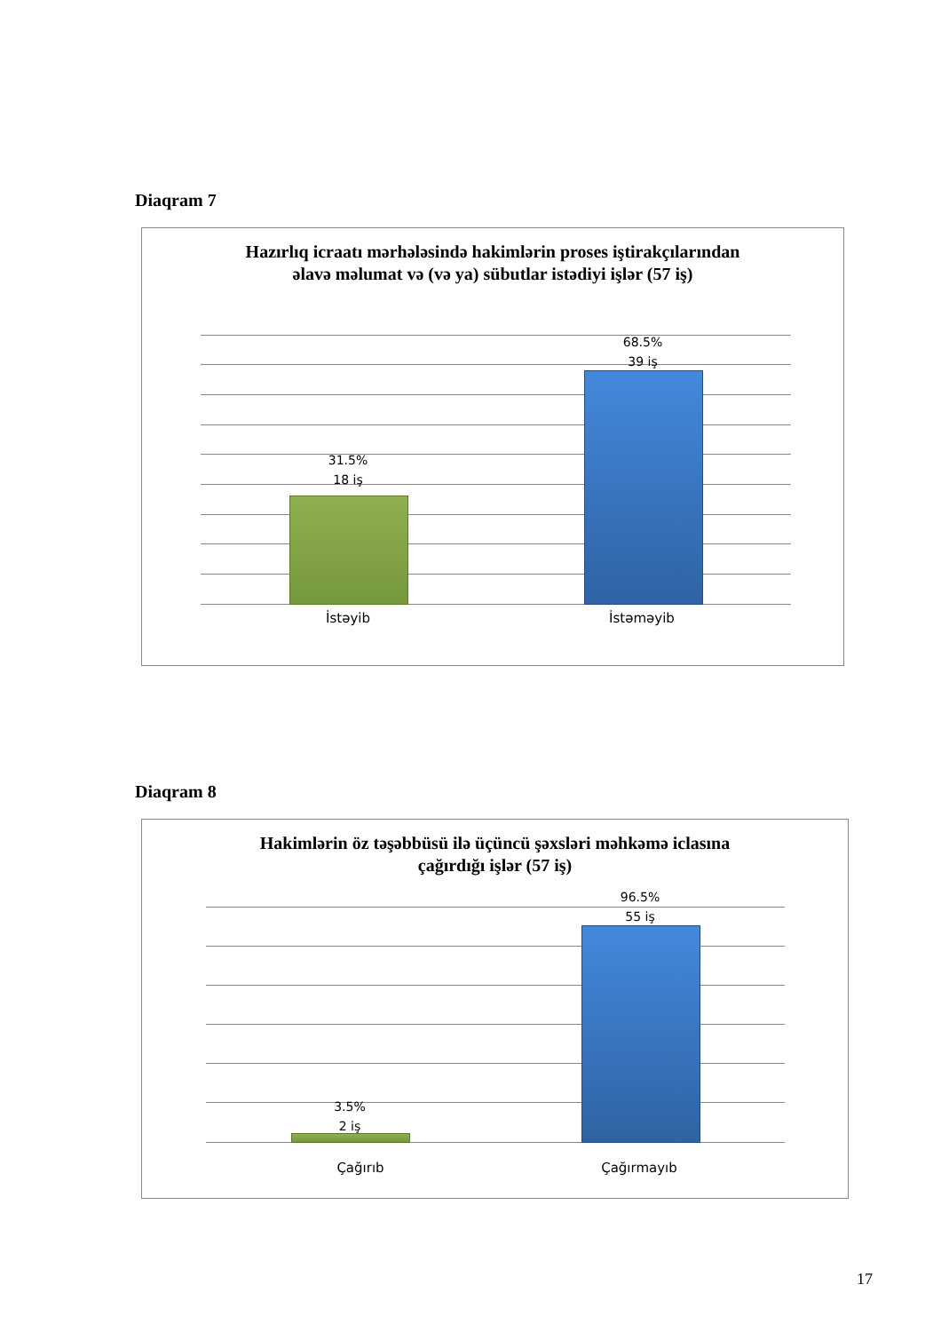Diaqram 7
Hazırlıq icraatı mərhələsində hakimlərin proses iştirakçılarından
əlavə məlumat və (və ya) sübutlar istədiyi işlər (57 iş)
31.5%
18 iş
68.5%
39 iş
İstəyib İstəməyib
Diaqram 8
Hakimlərin öz təşəbbüsü ilə üçüncü şəxsləri məhkəmə iclasına
çağırdığı işlər (57 iş)
3.5%
2 iş
96.5%
55 iş
Çağırıb Çağırmayıb
17